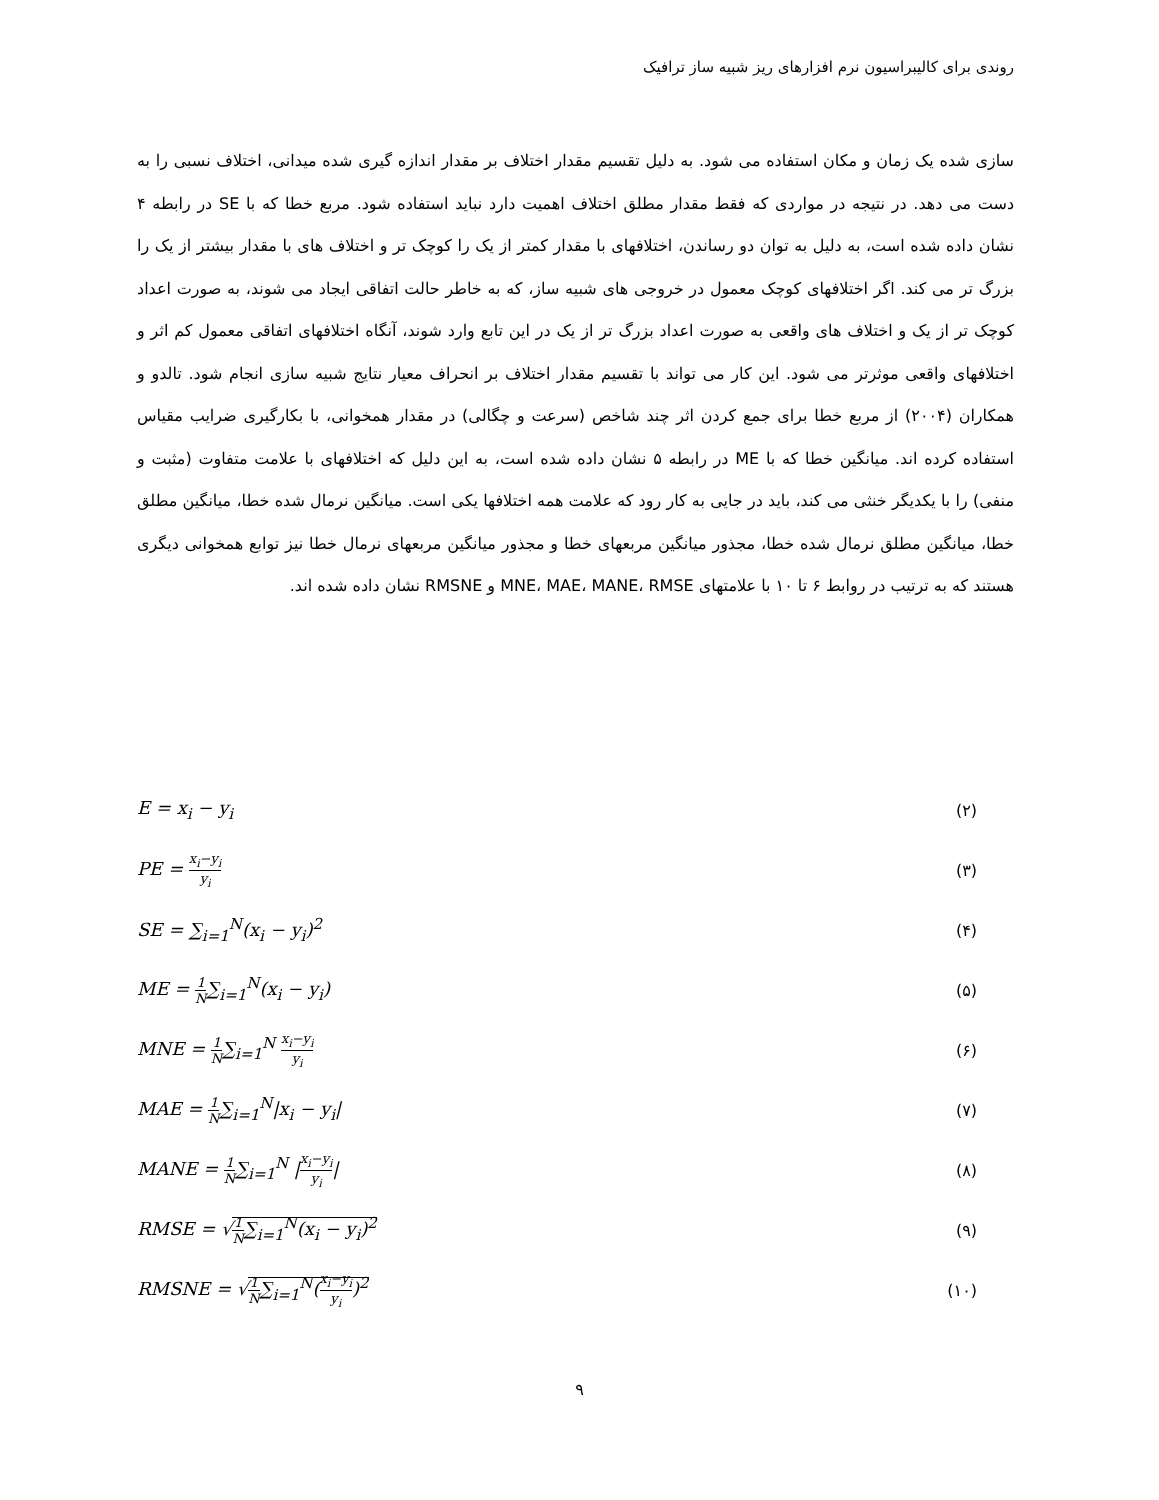روندی برای کالیبراسیون نرم افزارهای ریز شبیه ساز ترافیک
سازی شده یک زمان و مکان استفاده می شود. به دلیل تقسیم مقدار اختلاف بر مقدار اندازه گیری شده میدانی، اختلاف نسبی را به دست می دهد. در نتیجه در مواردی که فقط مقدار مطلق اختلاف اهمیت دارد نباید استفاده شود. مربع خطا که با SE در رابطه ۴ نشان داده شده است، به دلیل به توان دو رساندن، اختلافهای با مقدار کمتر از یک را کوچک تر و اختلاف های با مقدار بیشتر از یک را بزرگ تر می کند. اگر اختلافهای کوچک معمول در خروجی های شبیه ساز، که به خاطر حالت اتفاقی ایجاد می شوند، به صورت اعداد کوچک تر از یک و اختلاف های واقعی به صورت اعداد بزرگ تر از یک در این تابع وارد شوند، آنگاه اختلافهای اتفاقی معمول کم اثر و اختلافهای واقعی موثرتر می شود. این کار می تواند با تقسیم مقدار اختلاف بر انحراف معیار نتایج شبیه سازی انجام شود. تالدو و همکاران (۲۰۰۴) از مربع خطا برای جمع کردن اثر چند شاخص (سرعت و چگالی) در مقدار همخوانی، با بکارگیری ضرایب مقیاس استفاده کرده اند. میانگین خطا که با ME در رابطه ۵ نشان داده شده است، به این دلیل که اختلافهای با علامت متفاوت (مثبت و منفی) را با یکدیگر خنثی می کند، باید در جایی به کار رود که علامت همه اختلافها یکی است. میانگین نرمال شده خطا، میانگین مطلق خطا، میانگین مطلق نرمال شده خطا، مجذور میانگین مربعهای خطا و مجذور میانگین مربعهای نرمال خطا نیز توابع همخوانی دیگری هستند که به ترتیب در روابط ۶ تا ۱۰ با علامتهای MNE، MAE، MANE، RMSE و RMSNE نشان داده شده اند.
E = x<sub>i</sub> − y<sub>i</sub> (۲)
PE = x<sub>i</sub>−y<sub>i</sub> y<sub>i</sub> (۳)
SE = ∑<sub>i=1</sub><sup>N</sup>(x<sub>i</sub> − y<sub>i</sub>)<sup>2</sup> (۴)
ME = 1 N∑<sub>i=1</sub><sup>N</sup>(x<sub>i</sub> − y<sub>i</sub>) (۵)
MNE = 1 N∑<sub>i=1</sub><sup>N</sup> x<sub>i</sub>−y<sub>i</sub> y<sub>i</sub> (۶)
MAE = 1 N∑<sub>i=1</sub><sup>N</sup>|x<sub>i</sub> − y<sub>i</sub>| (۷)
MANE = 1 N∑<sub>i=1</sub><sup>N</sup> |x<sub>i</sub>−y<sub>i</sub> y<sub>i</sub>| (۸)
RMSE = √1 N∑<sub>i=1</sub><sup>N</sup>(x<sub>i</sub> − y<sub>i</sub>)<sup>2</sup> (۹)
RMSNE = √1 N∑<sub>i=1</sub><sup>N</sup>(x<sub>i</sub>−y<sub>i</sub> y<sub>i</sub>)<sup>2</sup> (۱۰)
۹